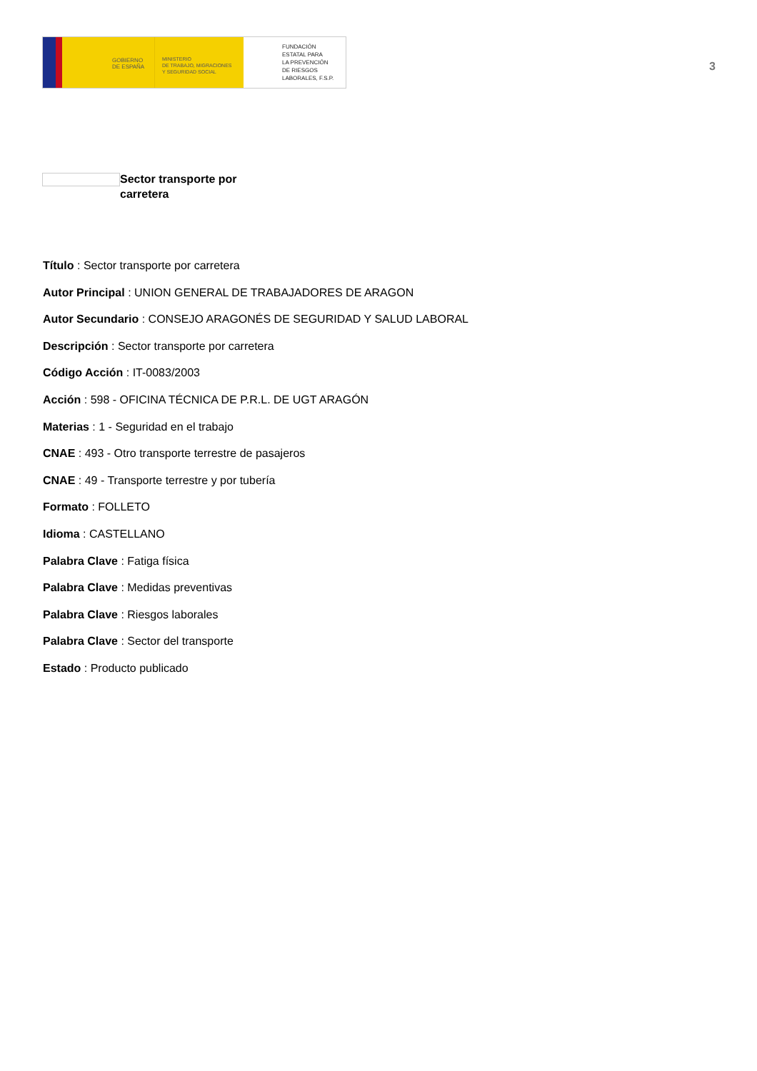GOBIERNO
DE ESPAÑA
MINISTERIO
DE TRABAJO, MIGRACIONES
Y SEGURIDAD SOCIAL
FUNDACIÓN
ESTATAL PARA
LA PREVENCIÓN
DE RIESGOS
LABORALES, F.S.P.
3
Sector transporte por carretera
Título : Sector transporte por carretera
Autor Principal : UNION GENERAL DE TRABAJADORES DE ARAGON
Autor Secundario : CONSEJO ARAGONÉS DE SEGURIDAD Y SALUD LABORAL
Descripción : Sector transporte por carretera
Código Acción : IT-0083/2003
Acción : 598 - OFICINA TÉCNICA DE P.R.L. DE UGT ARAGÓN
Materias : 1 - Seguridad en el trabajo
CNAE : 493 - Otro transporte terrestre de pasajeros
CNAE : 49 - Transporte terrestre y por tubería
Formato : FOLLETO
Idioma : CASTELLANO
Palabra Clave : Fatiga física
Palabra Clave : Medidas preventivas
Palabra Clave : Riesgos laborales
Palabra Clave : Sector del transporte
Estado : Producto publicado